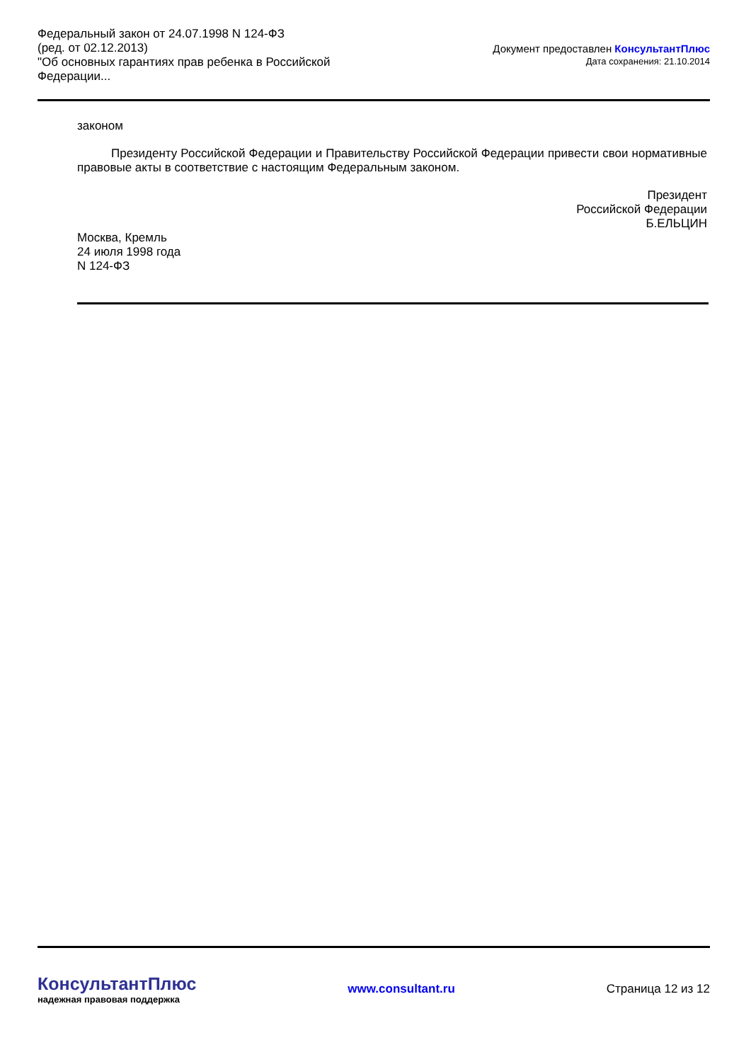Федеральный закон от 24.07.1998 N 124-ФЗ
(ред. от 02.12.2013)
"Об основных гарантиях прав ребенка в Российской Федерации...
Документ предоставлен КонсультантПлюс
Дата сохранения: 21.10.2014
законом
Президенту Российской Федерации и Правительству Российской Федерации привести свои нормативные правовые акты в соответствие с настоящим Федеральным законом.
Президент
Российской Федерации
Б.ЕЛЬЦИН
Москва, Кремль
24 июля 1998 года
N 124-ФЗ
КонсультантПлюс
надежная правовая поддержка
www.consultant.ru Страница 12 из 12